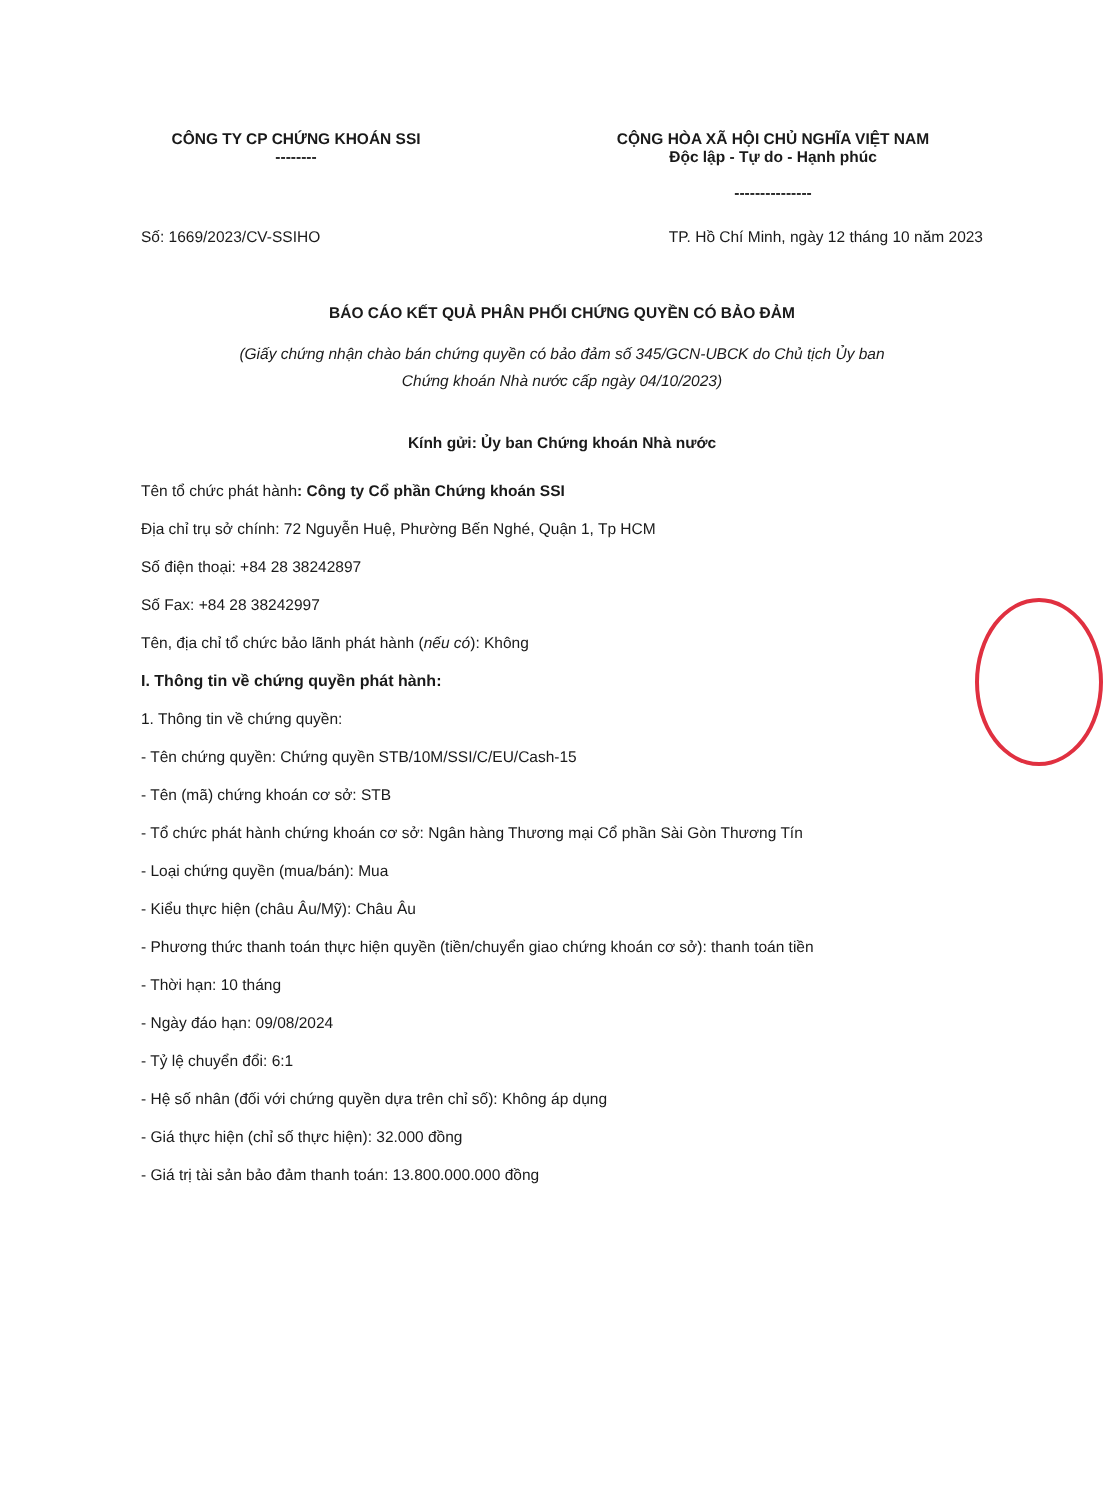CÔNG TY CP CHỨNG KHOÁN SSI
--------
CỘNG HÒA XÃ HỘI CHỦ NGHĨA VIỆT NAM
Độc lập - Tự do - Hạnh phúc
---------------
Số: 1669/2023/CV-SSIHO TP. Hồ Chí Minh, ngày 12 tháng 10 năm 2023
BÁO CÁO KẾT QUẢ PHÂN PHỐI CHỨNG QUYỀN CÓ BẢO ĐẢM
(Giấy chứng nhận chào bán chứng quyền có bảo đảm số 345/GCN-UBCK do Chủ tịch Ủy ban
Chứng khoán Nhà nước cấp ngày 04/10/2023)
Kính gửi: Ủy ban Chứng khoán Nhà nước
Tên tổ chức phát hành: Công ty Cổ phần Chứng khoán SSI
Địa chỉ trụ sở chính: 72 Nguyễn Huệ, Phường Bến Nghé, Quận 1, Tp HCM
Số điện thoại: +84 28 38242897
Số Fax: +84 28 38242997
Tên, địa chỉ tổ chức bảo lãnh phát hành (nếu có): Không
I. Thông tin về chứng quyền phát hành:
1. Thông tin về chứng quyền:
- Tên chứng quyền: Chứng quyền STB/10M/SSI/C/EU/Cash-15
- Tên (mã) chứng khoán cơ sở: STB
- Tổ chức phát hành chứng khoán cơ sở: Ngân hàng Thương mại Cổ phần Sài Gòn Thương Tín
- Loại chứng quyền (mua/bán): Mua
- Kiểu thực hiện (châu Âu/Mỹ): Châu Âu
- Phương thức thanh toán thực hiện quyền (tiền/chuyển giao chứng khoán cơ sở): thanh toán tiền
- Thời hạn: 10 tháng
- Ngày đáo hạn: 09/08/2024
- Tỷ lệ chuyển đổi: 6:1
- Hệ số nhân (đối với chứng quyền dựa trên chỉ số): Không áp dụng
- Giá thực hiện (chỉ số thực hiện): 32.000 đồng
- Giá trị tài sản bảo đảm thanh toán: 13.800.000.000 đồng